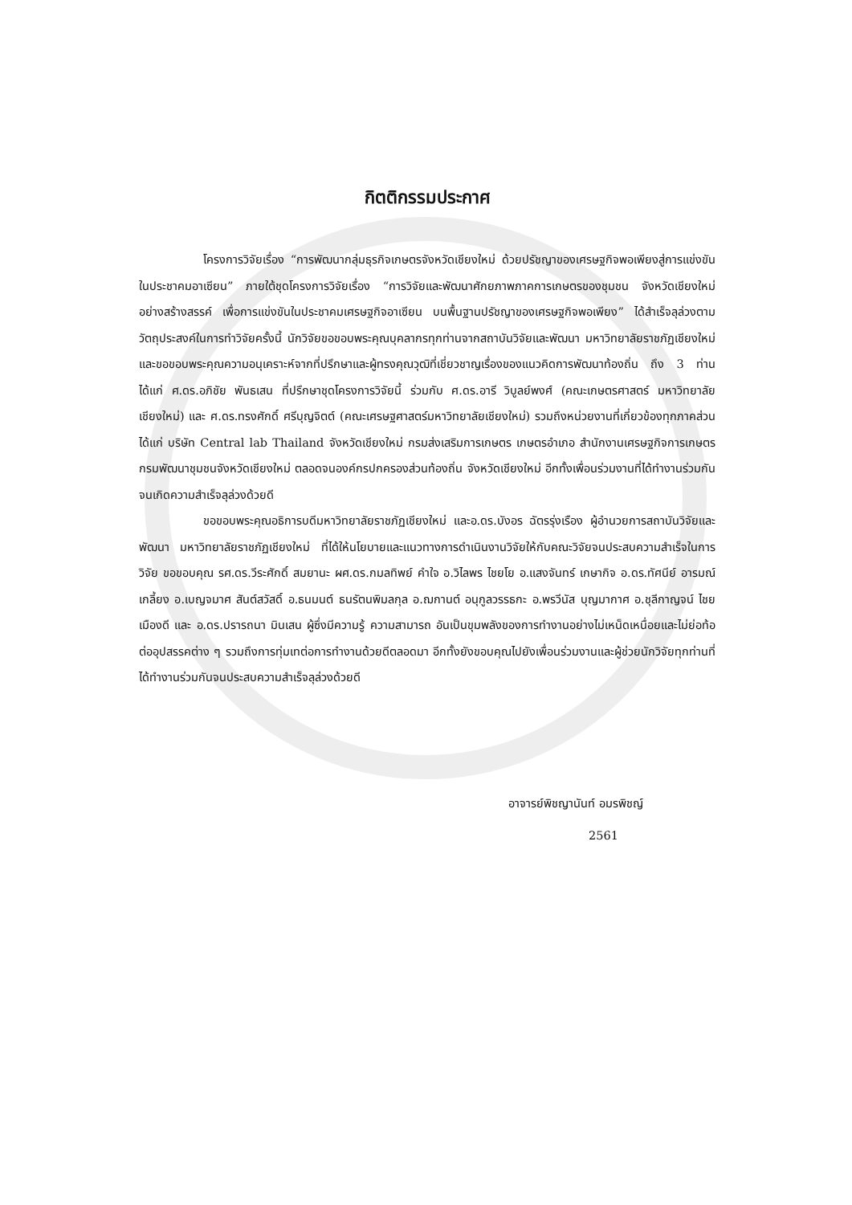กิตติกรรมประกาศ
โครงการวิจัยเรื่อง “การพัฒนากลุ่มธุรกิจเกษตรจังหวัดเชียงใหม่ ด้วยปรัชญาของเศรษฐกิจพอเพียงสู่การแข่งขันในประชาคมอาเซียน” ภายใต้ชุดโครงการวิจัยเรื่อง “การวิจัยและพัฒนาศักยภาพภาคการเกษตรของชุมชน จังหวัดเชียงใหม่ อย่างสร้างสรรค์ เพื่อการแข่งขันในประชาคมเศรษฐกิจอาเซียน บนพื้นฐานปรัชญาของเศรษฐกิจพอเพียง” ได้สำเร็จลุล่วงตามวัตถุประสงค์ในการทำวิจัยครั้งนี้ นักวิจัยขอขอบพระคุณบุคลากรทุกท่านจากสถาบันวิจัยและพัฒนา มหาวิทยาลัยราชภัฏเชียงใหม่ และขอขอบพระคุณความอนุเคราะห์จากที่ปรึกษาและผู้ทรงคุณวุฒิที่เชี่ยวชาญเรื่องของแนวคิดการพัฒนาท้องถิ่น ถึง 3 ท่าน ได้แก่ ศ.ดร.อภิชัย พันธเสน ที่ปรึกษาชุดโครงการวิจัยนี้ ร่วมกับ ศ.ดร.อารี วิบูลย์พงศ์ (คณะเกษตรศาสตร์ มหาวิทยาลัยเชียงใหม่) และ ศ.ดร.ทรงศักดิ์ ศรีบุญจิตต์ (คณะเศรษฐศาสตร์มหาวิทยาลัยเชียงใหม่) รวมถึงหน่วยงานที่เกี่ยวข้องทุกภาคส่วน ได้แก่ บริษัท Central lab Thailand จังหวัดเชียงใหม่ กรมส่งเสริมการเกษตร เกษตรอำเภอ สำนักงานเศรษฐกิจการเกษตร กรมพัฒนาชุมชนจังหวัดเชียงใหม่ ตลอดจนองค์กรปกครองส่วนท้องถิ่น จังหวัดเชียงใหม่ อีกทั้งเพื่อนร่วมงานที่ได้ทำงานร่วมกันจนเกิดความสำเร็จลุล่วงด้วยดี
ขอขอบพระคุณอธิการบดีมหาวิทยาลัยราชภัฏเชียงใหม่ และอ.ดร.บังอร ฉัตรรุ่งเรือง ผู้อำนวยการสถาบันวิจัยและพัฒนา มหาวิทยาลัยราชภัฏเชียงใหม่ ที่ได้ให้นโยบายและแนวทางการดำเนินงานวิจัยให้กับคณะวิจัยจนประสบความสำเร็จในการวิจัย ขอขอบคุณ รศ.ดร.วีระศักดิ์ สมยานะ ผศ.ดร.กมลทิพย์ คำใจ อ.วิไลพร ไชยโย อ.แสงจันทร์ เกษากิจ อ.ดร.ทัศนีย์ อารมณ์เกลี้ยง อ.เบญจมาศ สันต์สวัสดิ์ อ.ธนมนต์ ธนรัตนพิมลกุล อ.ฌกานต์ อนุกูลวรรธกะ อ.พรวีนัส บุญมากาศ อ.ชุลีกาญจน์ ไชยเมืองดี และ อ.ดร.ปรารถนา มินเสน ผู้ซึ่งมีความรู้ ความสามารถ อันเป็นขุมพลังของการทำงานอย่างไม่เหน็ดเหนื่อยและไม่ย่อท้อต่ออุปสรรคต่าง ๆ รวมถึงการทุ่มเทต่อการทำงานด้วยดีตลอดมา อีกทั้งยังขอบคุณไปยังเพื่อนร่วมงานและผู้ช่วยนักวิจัยทุกท่านที่ได้ทำงานร่วมกันจนประสบความสำเร็จลุล่วงด้วยดี
อาจารย์พิชญานันท์ อมรพิชญ์
2561